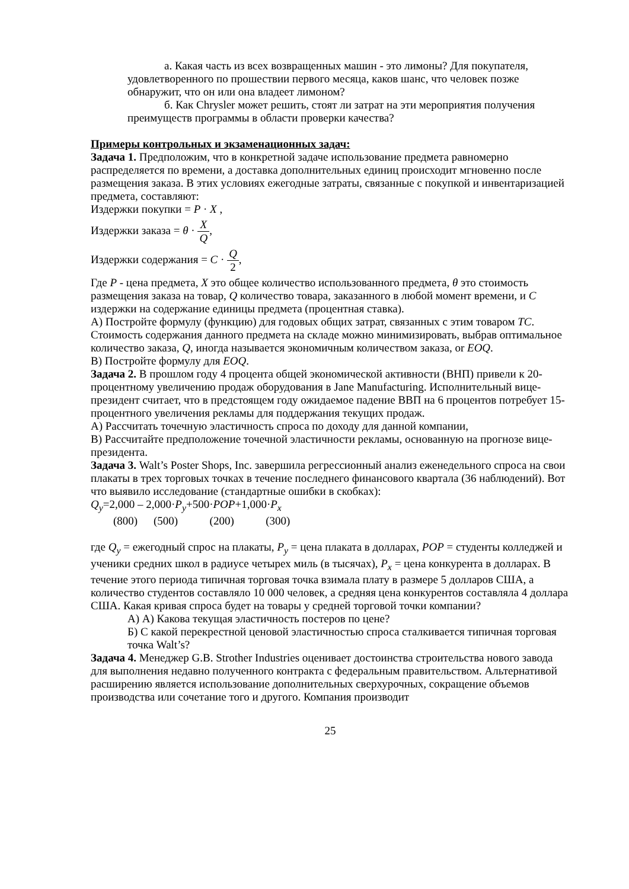а. Какая часть из всех возвращенных машин - это лимоны? Для покупателя, удовлетворенного по прошествии первого месяца, каков шанс, что человек позже обнаружит, что он или она владеет лимоном?
б. Как Chrysler может решить, стоят ли затрат на эти мероприятия получения преимуществ программы в области проверки качества?
Примеры контрольных и экзаменационных задач:
Задача 1. Предположим, что в конкретной задаче использование предмета равномерно распределяется по времени, а доставка дополнительных единиц происходит мгновенно после размещения заказа. В этих условиях ежегодные затраты, связанные с покупкой и инвентаризацией предмета, составляют:
Издержки покупки = P · X ,
Издержки заказа = θ · X Q,
Издержки содержания = C · Q 2,
Где P - цена предмета, X это общее количество использованного предмета, θ это стоимость размещения заказа на товар, Q количество товара, заказанного в любой момент времени, и C издержки на содержание единицы предмета (процентная ставка).
А) Постройте формулу (функцию) для годовых общих затрат, связанных с этим товаром TC.
Стоимость содержания данного предмета на складе можно минимизировать, выбрав оптимальное количество заказа, Q, иногда называется экономичным количеством заказа, or EOQ.
В) Постройте формулу для EOQ.
Задача 2. В прошлом году 4 процента общей экономической активности (ВНП) привели к 20-процентному увеличению продаж оборудования в Jane Manufacturing. Исполнительный вице-президент считает, что в предстоящем году ожидаемое падение ВВП на 6 процентов потребует 15-процентного увеличения рекламы для поддержания текущих продаж.
А) Рассчитать точечную эластичность спроса по доходу для данной компании,
В) Рассчитайте предположение точечной эластичности рекламы, основанную на прогнозе вице-президента.
Задача 3. Walt’s Poster Shops, Inc. завершила регрессионный анализ еженедельного спроса на свои плакаты в трех торговых точках в течение последнего финансового квартала (36 наблюдений). Вот что выявило исследование (стандартные ошибки в скобках):
Q<sub>y</sub>=2,000 – 2,000·P<sub>y</sub>+500·POP+1,000·P<sub>x</sub>
(800) (500) (200) (300)
где Q<sub>y</sub> = ежегодный спрос на плакаты, P<sub>y</sub> = цена плаката в долларах, POP = студенты колледжей и ученики средних школ в радиусе четырех миль (в тысячах), P<sub>x</sub> = цена конкурента в долларах. В течение этого периода типичная торговая точка взимала плату в размере 5 долларов США, а количество студентов составляло 10 000 человек, а средняя цена конкурентов составляла 4 доллара США. Какая кривая спроса будет на товары у средней торговой точки компании?
А) А) Какова текущая эластичность постеров по цене?
Б) С какой перекрестной ценовой эластичностью спроса сталкивается типичная торговая точка Walt’s?
Задача 4. Менеджер G.B. Strother Industries оценивает достоинства строительства нового завода для выполнения недавно полученного контракта с федеральным правительством. Альтернативой расширению является использование дополнительных сверхурочных, сокращение объемов производства или сочетание того и другого. Компания производит
25